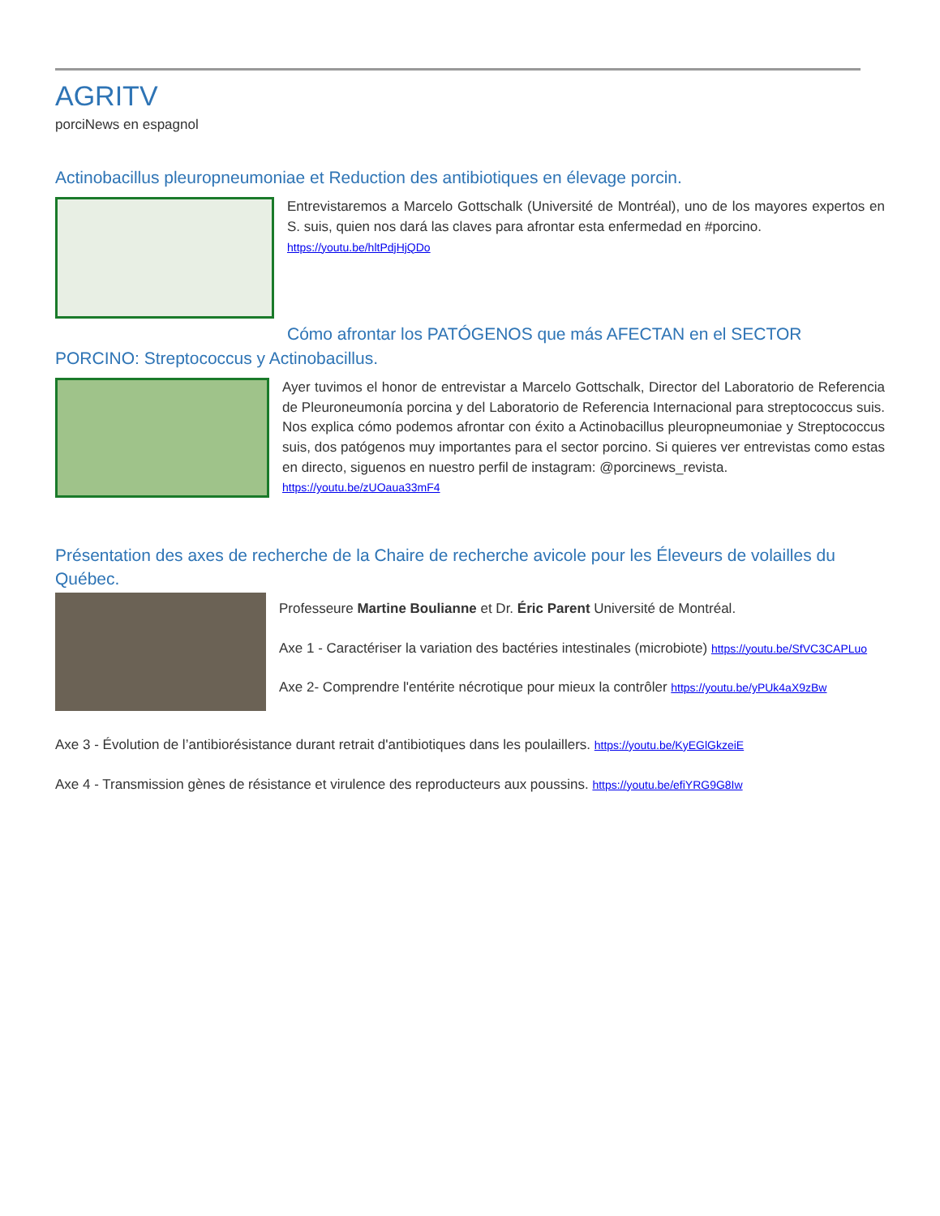AGRITV
porciNews en espagnol
Actinobacillus pleuropneumoniae et Reduction des antibiotiques en élevage porcin.
Entrevistaremos a Marcelo Gottschalk (Université de Montréal), uno de los mayores expertos en S. suis, quien nos dará las claves para afrontar esta enfermedad en #porcino.
https://youtu.be/hltPdjHjQDo
Cómo afrontar los PATÓGENOS que más AFECTAN en el SECTOR PORCINO: Streptococcus y Actinobacillus.
Ayer tuvimos el honor de entrevistar a Marcelo Gottschalk, Director del Laboratorio de Referencia de Pleuroneumonía porcina y del Laboratorio de Referencia Internacional para streptococcus suis. Nos explica cómo podemos afrontar con éxito a Actinobacillus pleuropneumoniae y Streptococcus suis, dos patógenos muy importantes para el sector porcino. Si quieres ver entrevistas como estas en directo, siguenos en nuestro perfil de instagram: @porcinews_revista.
https://youtu.be/zUOaua33mF4
Présentation des axes de recherche de la Chaire de recherche avicole pour les Éleveurs de volailles du Québec.
Professeure Martine Boulianne et Dr. Éric Parent Université de Montréal.
Axe 1 - Caractériser la variation des bactéries intestinales (microbiote) https://youtu.be/SfVC3CAPLuo
Axe 2- Comprendre l'entérite nécrotique pour mieux la contrôler https://youtu.be/yPUk4aX9zBw
Axe 3 - Évolution de l’antibiorésistance durant retrait d'antibiotiques dans les poulaillers. https://youtu.be/KyEGlGkzeiE
Axe 4 - Transmission gènes de résistance et virulence des reproducteurs aux poussins. https://youtu.be/efiYRG9G8Iw